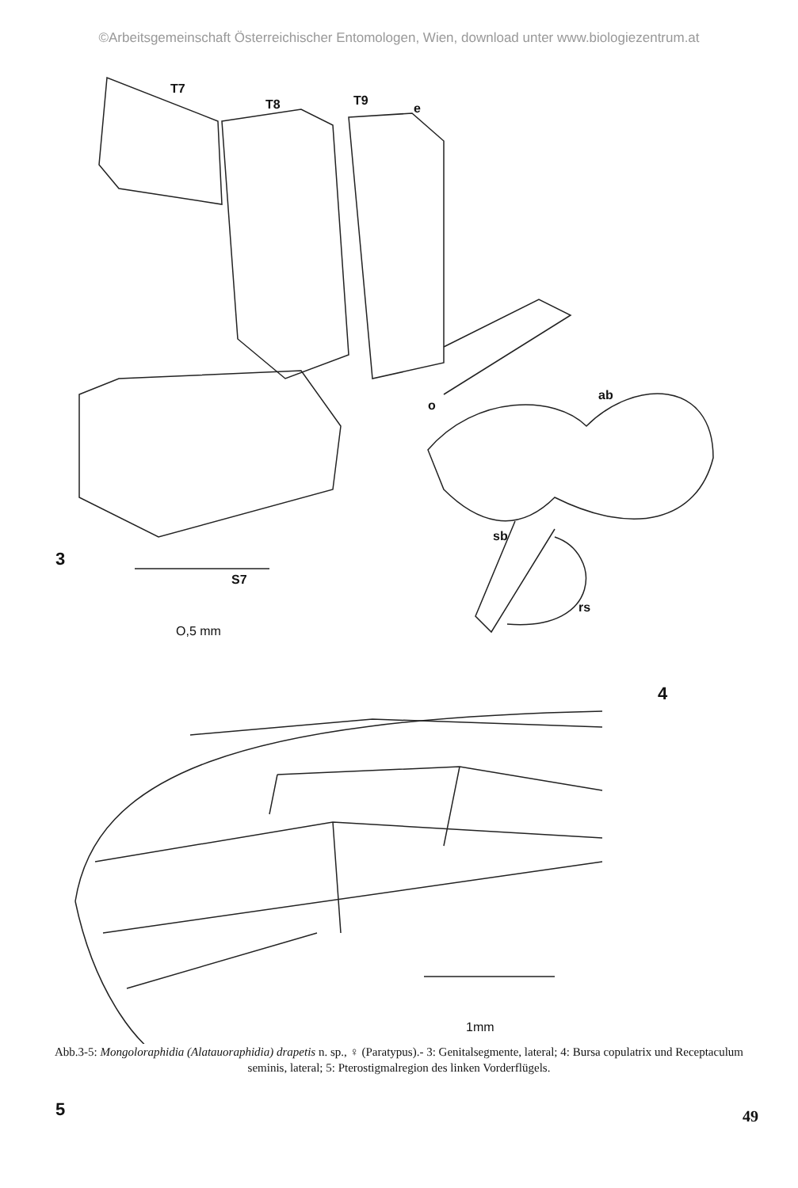©Arbeitsgemeinschaft Österreichischer Entomologen, Wien, download unter www.biologiezentrum.at
T7
T8 T9
e
o
ab
sb
rs
3
S7
O,5 mm
4
1mm
5
Abb.3-5: Mongoloraphidia (Alatauoraphidia) drapetis n. sp., ♀ (Paratypus).- 3: Genitalsegmente, lateral; 4: Bursa copulatrix und Receptaculum seminis, lateral; 5: Pterostigmalregion des linken Vorderflügels.
49